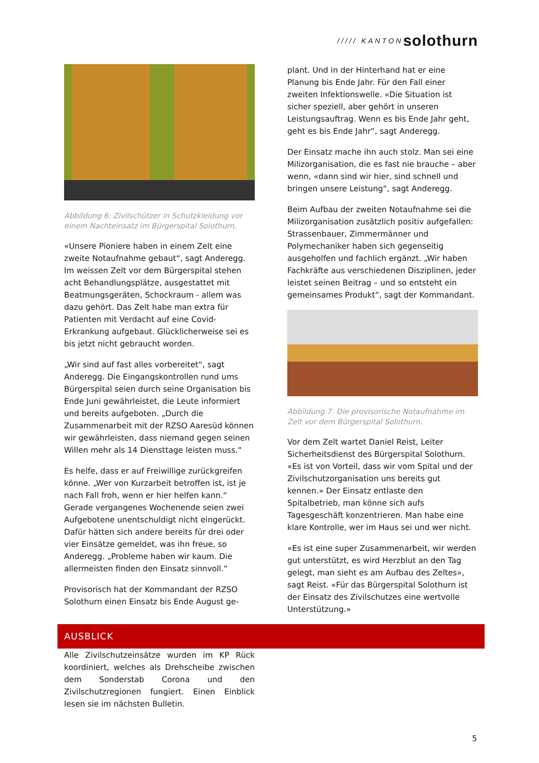///// KANTON solothurn
Abbildung 6: Zivilschützer in Schutzkleidung vor einem Nachteinsatz im Bürgerspital Solothurn.
«Unsere Pioniere haben in einem Zelt eine zweite Notaufnahme gebaut“, sagt Anderegg. Im weissen Zelt vor dem Bürgerspital stehen acht Behandlungsplätze, ausgestattet mit Beatmungsgeräten, Schockraum - allem was dazu gehört. Das Zelt habe man extra für Patienten mit Verdacht auf eine Covid-Erkrankung aufgebaut. Glücklicherweise sei es bis jetzt nicht gebraucht worden.
„Wir sind auf fast alles vorbereitet“, sagt Anderegg. Die Eingangskontrollen rund ums Bürgerspital seien durch seine Organisation bis Ende Juni gewährleistet, die Leute informiert und bereits aufgeboten. „Durch die Zusammenarbeit mit der RZSO Aaresüd können wir gewährleisten, dass niemand gegen seinen Willen mehr als 14 Diensttage leisten muss.“
Es helfe, dass er auf Freiwillige zurückgreifen könne. „Wer von Kurzarbeit betroffen ist, ist je nach Fall froh, wenn er hier helfen kann.“ Gerade vergangenes Wochenende seien zwei Aufgebotene unentschuldigt nicht eingerückt. Dafür hätten sich andere bereits für drei oder vier Einsätze gemeldet, was ihn freue, so Anderegg. „Probleme haben wir kaum. Die allermeisten finden den Einsatz sinnvoll.“
Provisorisch hat der Kommandant der RZSO Solothurn einen Einsatz bis Ende August ge-
plant. Und in der Hinterhand hat er eine Planung bis Ende Jahr. Für den Fall einer zweiten Infektionswelle. «Die Situation ist sicher speziell, aber gehört in unseren Leistungsauftrag. Wenn es bis Ende Jahr geht, geht es bis Ende Jahr“, sagt Anderegg.
Der Einsatz mache ihn auch stolz. Man sei eine Milizorganisation, die es fast nie brauche – aber wenn, «dann sind wir hier, sind schnell und bringen unsere Leistung“, sagt Anderegg.
Beim Aufbau der zweiten Notaufnahme sei die Milizorganisation zusätzlich positiv aufgefallen: Strassenbauer, Zimmermänner und Polymechaniker haben sich gegenseitig ausgeholfen und fachlich ergänzt. „Wir haben Fachkräfte aus verschiedenen Disziplinen, jeder leistet seinen Beitrag – und so entsteht ein gemeinsames Produkt“, sagt der Kommandant.
Abbildung 7: Die provisorische Notaufnahme im Zelt vor dem Bürgerspital Solothurn.
Vor dem Zelt wartet Daniel Reist, Leiter Sicherheitsdienst des Bürgerspital Solothurn. «Es ist von Vorteil, dass wir vom Spital und der Zivilschutzorganisation uns bereits gut kennen.» Der Einsatz entlaste den Spitalbetrieb, man könne sich aufs Tagesgeschäft konzentrieren. Man habe eine klare Kontrolle, wer im Haus sei und wer nicht.
«Es ist eine super Zusammenarbeit, wir werden gut unterstützt, es wird Herzblut an den Tag gelegt, man sieht es am Aufbau des Zeltes», sagt Reist. «Für das Bürgerspital Solothurn ist der Einsatz des Zivilschutzes eine wertvolle Unterstützung.»
AUSBLICK
Alle Zivilschutzeinsätze wurden im KP Rück koordiniert, welches als Drehscheibe zwischen dem Sonderstab Corona und den Zivilschutzregionen fungiert. Einen Einblick lesen sie im nächsten Bulletin.
5